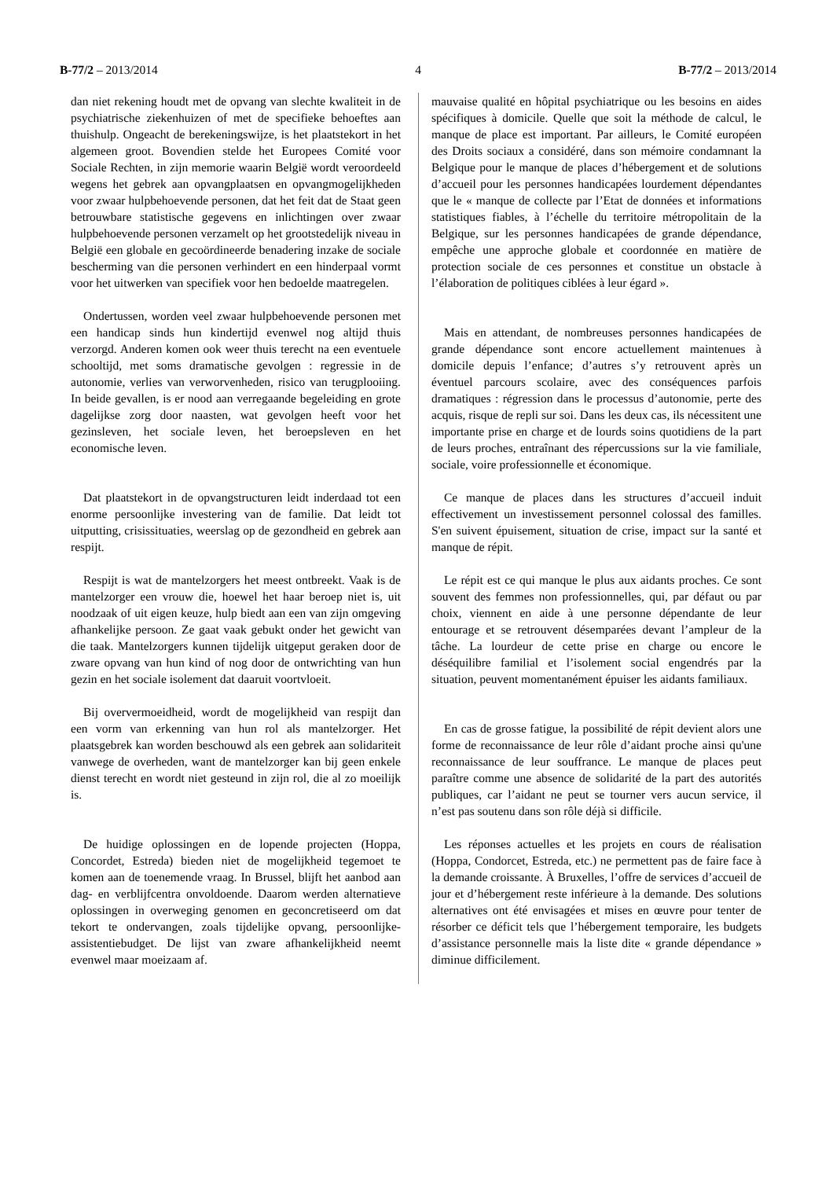B-77/2 – 2013/2014 4 B-77/2 – 2013/2014
dan niet rekening houdt met de opvang van slechte kwaliteit in de psychiatrische ziekenhuizen of met de specifieke behoeftes aan thuishulp. Ongeacht de berekeningswijze, is het plaatstekort in het algemeen groot. Bovendien stelde het Europees Comité voor Sociale Rechten, in zijn memorie waarin België wordt veroordeeld wegens het gebrek aan opvangplaatsen en opvangmogelijkheden voor zwaar hulpbehoevende personen, dat het feit dat de Staat geen betrouwbare statistische gegevens en inlichtingen over zwaar hulpbehoevende personen verzamelt op het grootstedelijk niveau in België een globale en gecoördineerde benadering inzake de sociale bescherming van die personen verhindert en een hinderpaal vormt voor het uitwerken van specifiek voor hen bedoelde maatregelen.
Ondertussen, worden veel zwaar hulpbehoevende personen met een handicap sinds hun kindertijd evenwel nog altijd thuis verzorgd. Anderen komen ook weer thuis terecht na een eventuele schooltijd, met soms dramatische gevolgen : regressie in de autonomie, verlies van verworvenheden, risico van terugplooiing. In beide gevallen, is er nood aan verregaande begeleiding en grote dagelijkse zorg door naasten, wat gevolgen heeft voor het gezinsleven, het sociale leven, het beroepsleven en het economische leven.
Dat plaatstekort in de opvangstructuren leidt inderdaad tot een enorme persoonlijke investering van de familie. Dat leidt tot uitputting, crisissituaties, weerslag op de gezondheid en gebrek aan respijt.
Respijt is wat de mantelzorgers het meest ontbreekt. Vaak is de mantelzorger een vrouw die, hoewel het haar beroep niet is, uit noodzaak of uit eigen keuze, hulp biedt aan een van zijn omgeving afhankelijke persoon. Ze gaat vaak gebukt onder het gewicht van die taak. Mantelzorgers kunnen tijdelijk uitgeput geraken door de zware opvang van hun kind of nog door de ontwrichting van hun gezin en het sociale isolement dat daaruit voortvloeit.
Bij oververmoeidheid, wordt de mogelijkheid van respijt dan een vorm van erkenning van hun rol als mantelzorger. Het plaatsgebrek kan worden beschouwd als een gebrek aan solidariteit vanwege de overheden, want de mantelzorger kan bij geen enkele dienst terecht en wordt niet gesteund in zijn rol, die al zo moeilijk is.
De huidige oplossingen en de lopende projecten (Hoppa, Concordet, Estreda) bieden niet de mogelijkheid tegemoet te komen aan de toenemende vraag. In Brussel, blijft het aanbod aan dag- en verblijfcentra onvoldoende. Daarom werden alternatieve oplossingen in overweging genomen en geconcretiseerd om dat tekort te ondervangen, zoals tijdelijke opvang, persoonlijke-assistentiebudget. De lijst van zware afhankelijkheid neemt evenwel maar moeizaam af.
mauvaise qualité en hôpital psychiatrique ou les besoins en aides spécifiques à domicile. Quelle que soit la méthode de calcul, le manque de place est important. Par ailleurs, le Comité européen des Droits sociaux a considéré, dans son mémoire condamnant la Belgique pour le manque de places d’hébergement et de solutions d’accueil pour les personnes handicapées lourdement dépendantes que le « manque de collecte par l’Etat de données et informations statistiques fiables, à l’échelle du territoire métropolitain de la Belgique, sur les personnes handicapées de grande dépendance, empêche une approche globale et coordonnée en matière de protection sociale de ces personnes et constitue un obstacle à l’élaboration de politiques ciblées à leur égard ».
Mais en attendant, de nombreuses personnes handicapées de grande dépendance sont encore actuellement maintenues à domicile depuis l’enfance; d’autres s’y retrouvent après un éventuel parcours scolaire, avec des conséquences parfois dramatiques : régression dans le processus d’autonomie, perte des acquis, risque de repli sur soi. Dans les deux cas, ils nécessitent une importante prise en charge et de lourds soins quotidiens de la part de leurs proches, entraînant des répercussions sur la vie familiale, sociale, voire professionnelle et économique.
Ce manque de places dans les structures d’accueil induit effectivement un investissement personnel colossal des familles. S'en suivent épuisement, situation de crise, impact sur la santé et manque de répit.
Le répit est ce qui manque le plus aux aidants proches. Ce sont souvent des femmes non professionnelles, qui, par défaut ou par choix, viennent en aide à une personne dépendante de leur entourage et se retrouvent désemparées devant l’ampleur de la tâche. La lourdeur de cette prise en charge ou encore le déséquilibre familial et l’isolement social engendrés par la situation, peuvent momentanément épuiser les aidants familiaux.
En cas de grosse fatigue, la possibilité de répit devient alors une forme de reconnaissance de leur rôle d’aidant proche ainsi qu'une reconnaissance de leur souffrance. Le manque de places peut paraître comme une absence de solidarité de la part des autorités publiques, car l’aidant ne peut se tourner vers aucun service, il n’est pas soutenu dans son rôle déjà si difficile.
Les réponses actuelles et les projets en cours de réalisation (Hoppa, Condorcet, Estreda, etc.) ne permettent pas de faire face à la demande croissante. À Bruxelles, l’offre de services d’accueil de jour et d’hébergement reste inférieure à la demande. Des solutions alternatives ont été envisagées et mises en œuvre pour tenter de résorber ce déficit tels que l’hébergement temporaire, les budgets d’assistance personnelle mais la liste dite « grande dépendance » diminue difficilement.